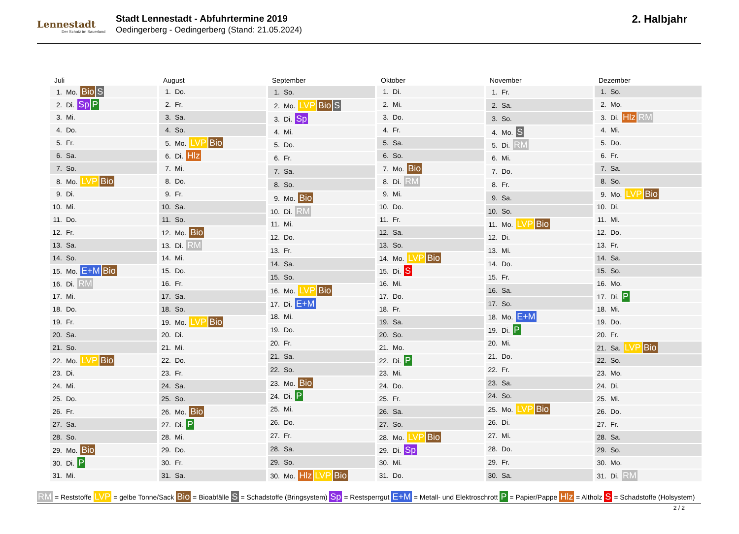Lennestadt
Der Schatz im Sauerland
Stadt Lennestadt - Abfuhrtermine 2019
Oedingerberg - Oedingerberg (Stand: 21.05.2024)
2. Halbjahr
| Juli |
| --- |
| 1. Mo. Bio S |
| 2. Di. Sp P |
| 3. Mi. |
| 4. Do. |
| 5. Fr. |
| 6. Sa. |
| 7. So. |
| 8. Mo. LVP Bio |
| 9. Di. |
| 10. Mi. |
| 11. Do. |
| 12. Fr. |
| 13. Sa. |
| 14. So. |
| 15. Mo. E+M Bio |
| 16. Di. RM |
| 17. Mi. |
| 18. Do. |
| 19. Fr. |
| 20. Sa. |
| 21. So. |
| 22. Mo. LVP Bio |
| 23. Di. |
| 24. Mi. |
| 25. Do. |
| 26. Fr. |
| 27. Sa. |
| 28. So. |
| 29. Mo. Bio |
| 30. Di. P |
| 31. Mi. |
| August |
| --- |
| 1. Do. |
| 2. Fr. |
| 3. Sa. |
| 4. So. |
| 5. Mo. LVP Bio |
| 6. Di. Hlz |
| 7. Mi. |
| 8. Do. |
| 9. Fr. |
| 10. Sa. |
| 11. So. |
| 12. Mo. Bio |
| 13. Di. RM |
| 14. Mi. |
| 15. Do. |
| 16. Fr. |
| 17. Sa. |
| 18. So. |
| 19. Mo. LVP Bio |
| 20. Di. |
| 21. Mi. |
| 22. Do. |
| 23. Fr. |
| 24. Sa. |
| 25. So. |
| 26. Mo. Bio |
| 27. Di. P |
| 28. Mi. |
| 29. Do. |
| 30. Fr. |
| 31. Sa. |
| September |
| --- |
| 1. So. |
| 2. Mo. LVP Bio S |
| 3. Di. Sp |
| 4. Mi. |
| 5. Do. |
| 6. Fr. |
| 7. Sa. |
| 8. So. |
| 9. Mo. Bio |
| 10. Di. RM |
| 11. Mi. |
| 12. Do. |
| 13. Fr. |
| 14. Sa. |
| 15. So. |
| 16. Mo. LVP Bio |
| 17. Di. E+M |
| 18. Mi. |
| 19. Do. |
| 20. Fr. |
| 21. Sa. |
| 22. So. |
| 23. Mo. Bio |
| 24. Di. P |
| 25. Mi. |
| 26. Do. |
| 27. Fr. |
| 28. Sa. |
| 29. So. |
| 30. Mo. Hlz LVP Bio |
| Oktober |
| --- |
| 1. Di. |
| 2. Mi. |
| 3. Do. |
| 4. Fr. |
| 5. Sa. |
| 6. So. |
| 7. Mo. Bio |
| 8. Di. RM |
| 9. Mi. |
| 10. Do. |
| 11. Fr. |
| 12. Sa. |
| 13. So. |
| 14. Mo. LVP Bio |
| 15. Di. S |
| 16. Mi. |
| 17. Do. |
| 18. Fr. |
| 19. Sa. |
| 20. So. |
| 21. Mo. |
| 22. Di. P |
| 23. Mi. |
| 24. Do. |
| 25. Fr. |
| 26. Sa. |
| 27. So. |
| 28. Mo. LVP Bio |
| 29. Di. Sp |
| 30. Mi. |
| 31. Do. |
| November |
| --- |
| 1. Fr. |
| 2. Sa. |
| 3. So. |
| 4. Mo. S |
| 5. Di. RM |
| 6. Mi. |
| 7. Do. |
| 8. Fr. |
| 9. Sa. |
| 10. So. |
| 11. Mo. LVP Bio |
| 12. Di. |
| 13. Mi. |
| 14. Do. |
| 15. Fr. |
| 16. Sa. |
| 17. So. |
| 18. Mo. E+M |
| 19. Di. P |
| 20. Mi. |
| 21. Do. |
| 22. Fr. |
| 23. Sa. |
| 24. So. |
| 25. Mo. LVP Bio |
| 26. Di. |
| 27. Mi. |
| 28. Do. |
| 29. Fr. |
| 30. Sa. |
| Dezember |
| --- |
| 1. So. |
| 2. Mo. |
| 3. Di. Hlz RM |
| 4. Mi. |
| 5. Do. |
| 6. Fr. |
| 7. Sa. |
| 8. So. |
| 9. Mo. LVP Bio |
| 10. Di. |
| 11. Mi. |
| 12. Do. |
| 13. Fr. |
| 14. Sa. |
| 15. So. |
| 16. Mo. |
| 17. Di. P |
| 18. Mi. |
| 19. Do. |
| 20. Fr. |
| 21. Sa. LVP Bio |
| 22. So. |
| 23. Mo. |
| 24. Di. |
| 25. Mi. |
| 26. Do. |
| 27. Fr. |
| 28. Sa. |
| 29. So. |
| 30. Mo. |
| 31. Di. RM |
RM = Reststoffe LVP = gelbe Tonne/Sack Bio = Bioabfälle S = Schadstoffe (Bringsystem) Sp = Restsperrgut E+M = Metall- und Elektroschrott P = Papier/Pappe Hlz = Altholz S = Schadstoffe (Holsystem)
2 / 2